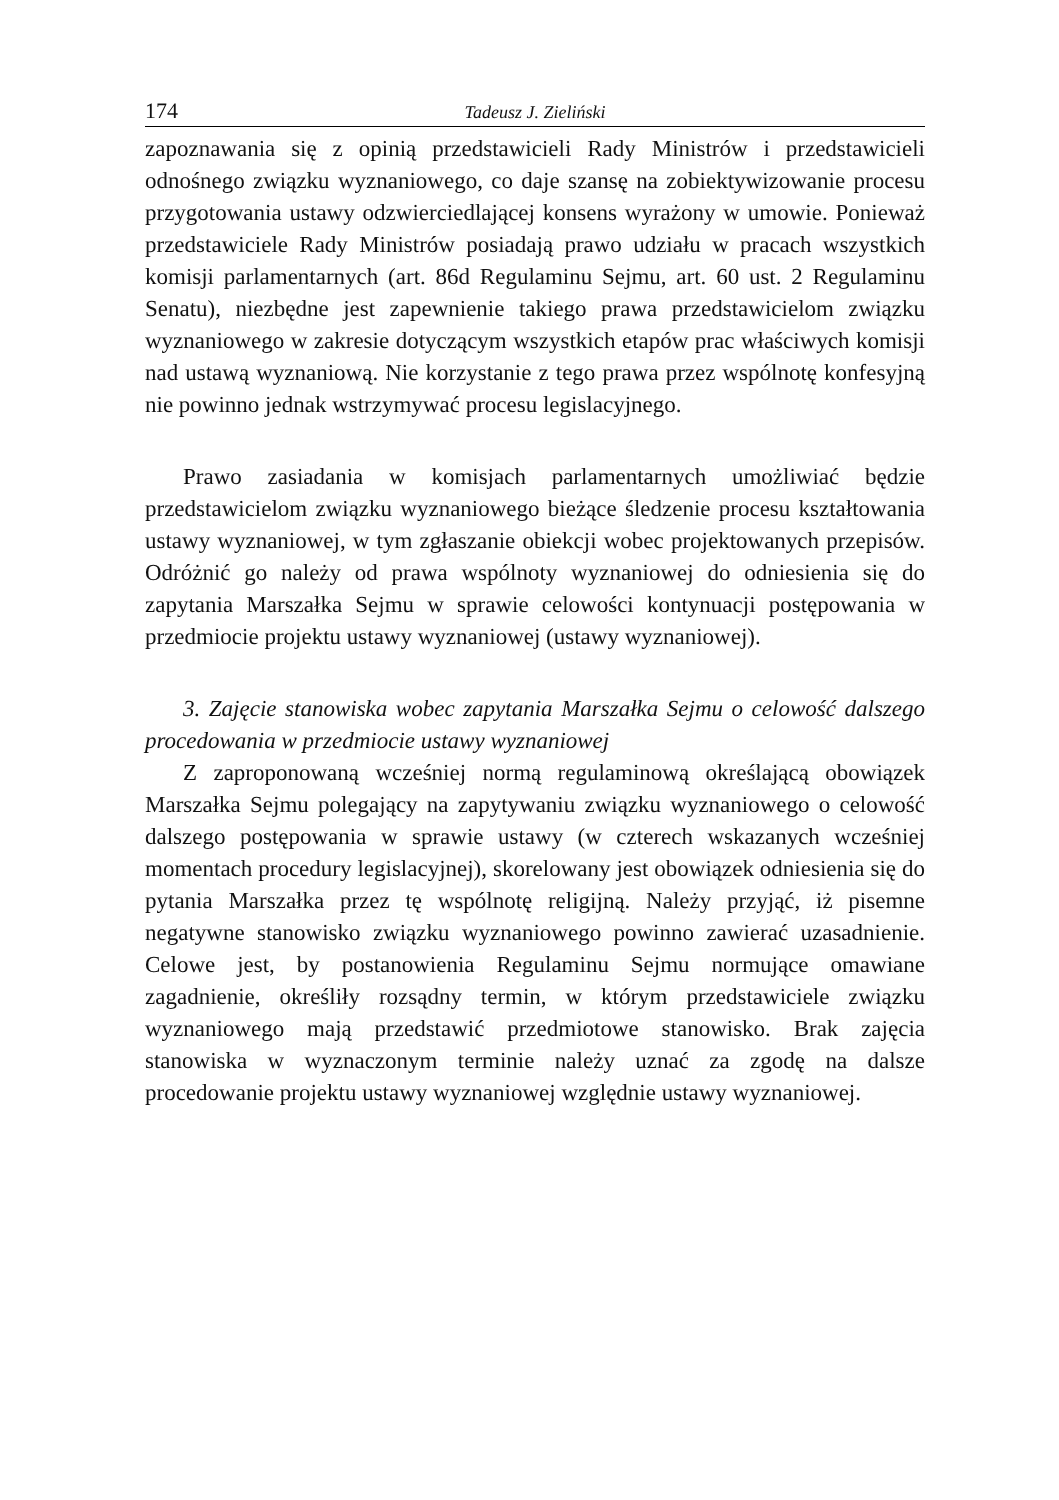174 Tadeusz J. Zieliński
zapoznawania się z opinią przedstawicieli Rady Ministrów i przedstawicieli odnośnego związku wyznaniowego, co daje szansę na zobiektywizowanie procesu przygotowania ustawy odzwierciedlającej konsens wyrażony w umowie. Ponieważ przedstawiciele Rady Ministrów posiadają prawo udziału w pracach wszystkich komisji parlamentarnych (art. 86d Regulaminu Sejmu, art. 60 ust. 2 Regulaminu Senatu), niezbędne jest zapewnienie takiego prawa przedstawicielom związku wyznaniowego w zakresie dotyczącym wszystkich etapów prac właściwych komisji nad ustawą wyznaniową. Nie korzystanie z tego prawa przez wspólnotę konfesyjną nie powinno jednak wstrzymywać procesu legislacyjnego.
Prawo zasiadania w komisjach parlamentarnych umożliwiać będzie przedstawicielom związku wyznaniowego bieżące śledzenie procesu kształtowania ustawy wyznaniowej, w tym zgłaszanie obiekcji wobec projektowanych przepisów. Odróżnić go należy od prawa wspólnoty wyznaniowej do odniesienia się do zapytania Marszałka Sejmu w sprawie celowości kontynuacji postępowania w przedmiocie projektu ustawy wyznaniowej (ustawy wyznaniowej).
3. Zajęcie stanowiska wobec zapytania Marszałka Sejmu o celowość dalszego procedowania w przedmiocie ustawy wyznaniowej
Z zaproponowaną wcześniej normą regulaminową określającą obowiązek Marszałka Sejmu polegający na zapytywaniu związku wyznaniowego o celowość dalszego postępowania w sprawie ustawy (w czterech wskazanych wcześniej momentach procedury legislacyjnej), skorelowany jest obowiązek odniesienia się do pytania Marszałka przez tę wspólnotę religijną. Należy przyjąć, iż pisemne negatywne stanowisko związku wyznaniowego powinno zawierać uzasadnienie. Celowe jest, by postanowienia Regulaminu Sejmu normujące omawiane zagadnienie, określiły rozsądny termin, w którym przedstawiciele związku wyznaniowego mają przedstawić przedmiotowe stanowisko. Brak zajęcia stanowiska w wyznaczonym terminie należy uznać za zgodę na dalsze procedowanie projektu ustawy wyznaniowej względnie ustawy wyznaniowej.